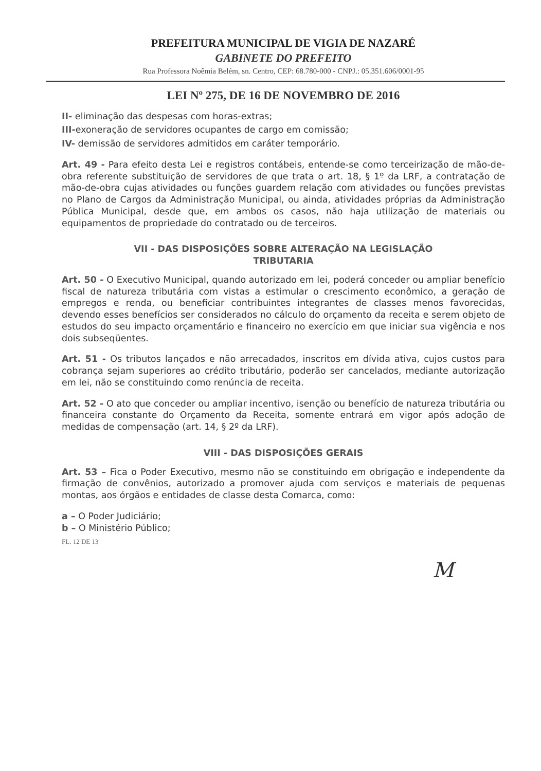PREFEITURA MUNICIPAL DE VIGIA DE NAZARÉ
GABINETE DO PREFEITO
Rua Professora Noêmia Belém, sn. Centro, CEP: 68.780-000 - CNPJ.: 05.351.606/0001-95
LEI Nº 275, DE 16 DE NOVEMBRO DE 2016
II- eliminação das despesas com horas-extras;
III-exoneração de servidores ocupantes de cargo em comissão;
IV- demissão de servidores admitidos em caráter temporário.
Art. 49 - Para efeito desta Lei e registros contábeis, entende-se como terceirização de mão-de-obra referente substituição de servidores de que trata o art. 18, § 1º da LRF, a contratação de mão-de-obra cujas atividades ou funções guardem relação com atividades ou funções previstas no Plano de Cargos da Administração Municipal, ou ainda, atividades próprias da Administração Pública Municipal, desde que, em ambos os casos, não haja utilização de materiais ou equipamentos de propriedade do contratado ou de terceiros.
VII - DAS DISPOSIÇÕES SOBRE ALTERAÇÃO NA LEGISLAÇÃO
TRIBUTARIA
Art. 50 - O Executivo Municipal, quando autorizado em lei, poderá conceder ou ampliar benefício fiscal de natureza tributária com vistas a estimular o crescimento econômico, a geração de empregos e renda, ou beneficiar contribuintes integrantes de classes menos favorecidas, devendo esses benefícios ser considerados no cálculo do orçamento da receita e serem objeto de estudos do seu impacto orçamentário e financeiro no exercício em que iniciar sua vigência e nos dois subseqüentes.
Art. 51 - Os tributos lançados e não arrecadados, inscritos em dívida ativa, cujos custos para cobrança sejam superiores ao crédito tributário, poderão ser cancelados, mediante autorização em lei, não se constituindo como renúncia de receita.
Art. 52 - O ato que conceder ou ampliar incentivo, isenção ou benefício de natureza tributária ou financeira constante do Orçamento da Receita, somente entrará em vigor após adoção de medidas de compensação (art. 14, § 2º da LRF).
VIII - DAS DISPOSIÇÕES GERAIS
Art. 53 – Fica o Poder Executivo, mesmo não se constituindo em obrigação e independente da firmação de convênios, autorizado a promover ajuda com serviços e materiais de pequenas montas, aos órgãos e entidades de classe desta Comarca, como:
a – O Poder Judiciário;
b – O Ministério Público;
FL. 12 DE 13
M